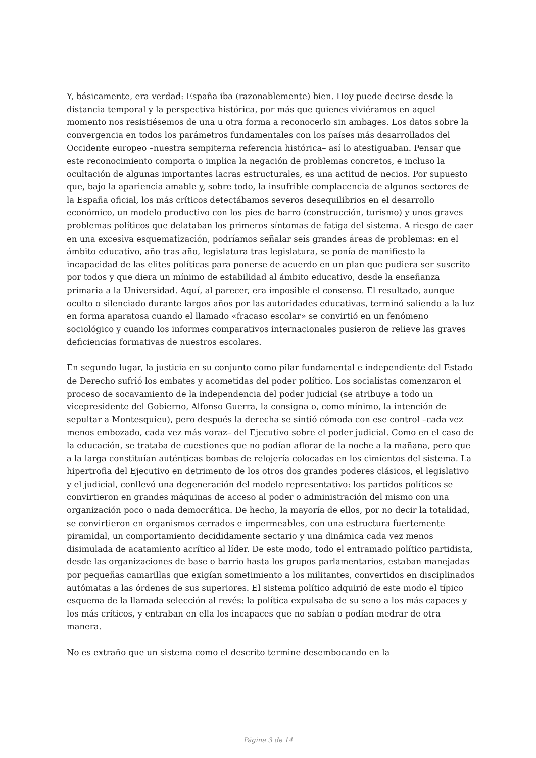Y, básicamente, era verdad: España iba (razonablemente) bien. Hoy puede decirse desde la distancia temporal y la perspectiva histórica, por más que quienes viviéramos en aquel momento nos resistiésemos de una u otra forma a reconocerlo sin ambages. Los datos sobre la convergencia en todos los parámetros fundamentales con los países más desarrollados del Occidente europeo –nuestra sempiterna referencia histórica– así lo atestiguaban. Pensar que este reconocimiento comporta o implica la negación de problemas concretos, e incluso la ocultación de algunas importantes lacras estructurales, es una actitud de necios. Por supuesto que, bajo la apariencia amable y, sobre todo, la insufrible complacencia de algunos sectores de la España oficial, los más críticos detectábamos severos desequilibrios en el desarrollo económico, un modelo productivo con los pies de barro (construcción, turismo) y unos graves problemas políticos que delataban los primeros síntomas de fatiga del sistema. A riesgo de caer en una excesiva esquematización, podríamos señalar seis grandes áreas de problemas: en el ámbito educativo, año tras año, legislatura tras legislatura, se ponía de manifiesto la incapacidad de las elites políticas para ponerse de acuerdo en un plan que pudiera ser suscrito por todos y que diera un mínimo de estabilidad al ámbito educativo, desde la enseñanza primaria a la Universidad. Aquí, al parecer, era imposible el consenso. El resultado, aunque oculto o silenciado durante largos años por las autoridades educativas, terminó saliendo a la luz en forma aparatosa cuando el llamado «fracaso escolar» se convirtió en un fenómeno sociológico y cuando los informes comparativos internacionales pusieron de relieve las graves deficiencias formativas de nuestros escolares.
En segundo lugar, la justicia en su conjunto como pilar fundamental e independiente del Estado de Derecho sufrió los embates y acometidas del poder político. Los socialistas comenzaron el proceso de socavamiento de la independencia del poder judicial (se atribuye a todo un vicepresidente del Gobierno, Alfonso Guerra, la consigna o, como mínimo, la intención de sepultar a Montesquieu), pero después la derecha se sintió cómoda con ese control –cada vez menos embozado, cada vez más voraz– del Ejecutivo sobre el poder judicial. Como en el caso de la educación, se trataba de cuestiones que no podían aflorar de la noche a la mañana, pero que a la larga constituían auténticas bombas de relojería colocadas en los cimientos del sistema. La hipertrofia del Ejecutivo en detrimento de los otros dos grandes poderes clásicos, el legislativo y el judicial, conllevó una degeneración del modelo representativo: los partidos políticos se convirtieron en grandes máquinas de acceso al poder o administración del mismo con una organización poco o nada democrática. De hecho, la mayoría de ellos, por no decir la totalidad, se convirtieron en organismos cerrados e impermeables, con una estructura fuertemente piramidal, un comportamiento decididamente sectario y una dinámica cada vez menos disimulada de acatamiento acrítico al líder. De este modo, todo el entramado político partidista, desde las organizaciones de base o barrio hasta los grupos parlamentarios, estaban manejadas por pequeñas camarillas que exigían sometimiento a los militantes, convertidos en disciplinados autómatas a las órdenes de sus superiores. El sistema político adquirió de este modo el típico esquema de la llamada selección al revés: la política expulsaba de su seno a los más capaces y los más críticos, y entraban en ella los incapaces que no sabían o podían medrar de otra manera.
No es extraño que un sistema como el descrito termine desembocando en la
Página 3 de 14